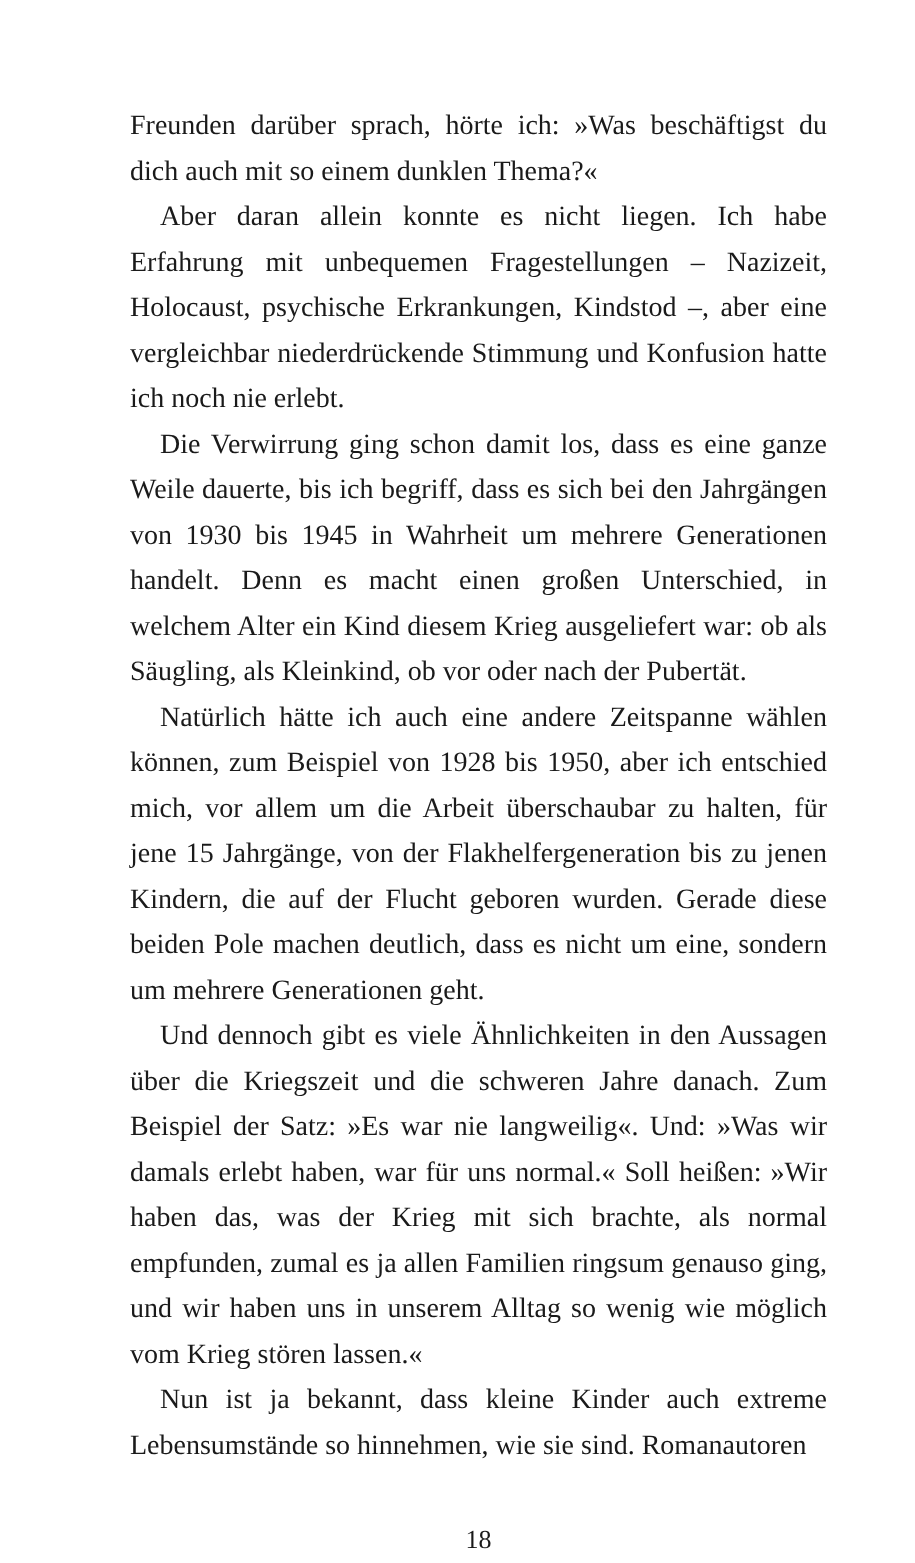Freunden darüber sprach, hörte ich: »Was beschäftigst du dich auch mit so einem dunklen Thema?«
Aber daran allein konnte es nicht liegen. Ich habe Erfahrung mit unbequemen Fragestellungen – Nazizeit, Holocaust, psychische Erkrankungen, Kindstod –, aber eine vergleichbar niederdrückende Stimmung und Konfusion hatte ich noch nie erlebt.
Die Verwirrung ging schon damit los, dass es eine ganze Weile dauerte, bis ich begriff, dass es sich bei den Jahrgängen von 1930 bis 1945 in Wahrheit um mehrere Generationen handelt. Denn es macht einen großen Unterschied, in welchem Alter ein Kind diesem Krieg ausgeliefert war: ob als Säugling, als Kleinkind, ob vor oder nach der Pubertät.
Natürlich hätte ich auch eine andere Zeitspanne wählen können, zum Beispiel von 1928 bis 1950, aber ich entschied mich, vor allem um die Arbeit überschaubar zu halten, für jene 15 Jahrgänge, von der Flakhelfergeneration bis zu jenen Kindern, die auf der Flucht geboren wurden. Gerade diese beiden Pole machen deutlich, dass es nicht um eine, sondern um mehrere Generationen geht.
Und dennoch gibt es viele Ähnlichkeiten in den Aussagen über die Kriegszeit und die schweren Jahre danach. Zum Beispiel der Satz: »Es war nie langweilig«. Und: »Was wir damals erlebt haben, war für uns normal.« Soll heißen: »Wir haben das, was der Krieg mit sich brachte, als normal empfunden, zumal es ja allen Familien ringsum genauso ging, und wir haben uns in unserem Alltag so wenig wie möglich vom Krieg stören lassen.«
Nun ist ja bekannt, dass kleine Kinder auch extreme Lebensumstände so hinnehmen, wie sie sind. Romanautoren
18